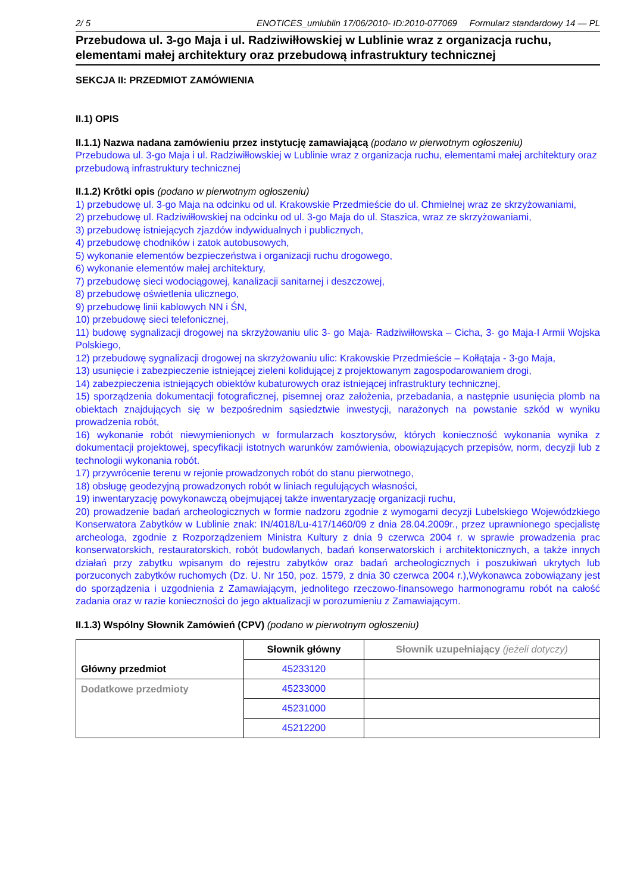2/ 5 ENOTICES_umlublin 17/06/2010- ID:2010-077069 Formularz standardowy 14 — PL
Przebudowa ul. 3-go Maja i ul. Radziwiłłowskiej w Lublinie wraz z organizacja ruchu, elementami małej architektury oraz przebudową infrastruktury technicznej
SEKCJA II: PRZEDMIOT ZAMÓWIENIA
II.1) OPIS
II.1.1) Nazwa nadana zamówieniu przez instytucję zamawiającą (podano w pierwotnym ogłoszeniu)
Przebudowa ul. 3-go Maja i ul. Radziwiłłowskiej w Lublinie wraz z organizacja ruchu, elementami małej architektury oraz przebudową infrastruktury technicznej
II.1.2) Krôtki opis (podano w pierwotnym ogłoszeniu)
1) przebudowę ul. 3-go Maja na odcinku od ul. Krakowskie Przedmieście do ul. Chmielnej wraz ze skrzyżowaniami,
2) przebudowę ul. Radziwiłłowskiej na odcinku od ul. 3-go Maja do ul. Staszica, wraz ze skrzyżowaniami,
3) przebudowę istniejących zjazdów indywidualnych i publicznych,
4) przebudowę chodników i zatok autobusowych,
5) wykonanie elementów bezpieczeństwa i organizacji ruchu drogowego,
6) wykonanie elementów małej architektury,
7) przebudowę sieci wodociągowej, kanalizacji sanitarnej i deszczowej,
8) przebudowę oświetlenia ulicznego,
9) przebudowę linii kablowych NN i ŚN,
10) przebudowę sieci telefonicznej,
11) budowę sygnalizacji drogowej na skrzyżowaniu ulic 3- go Maja- Radziwiłłowska – Cicha, 3- go Maja-I Armii Wojska Polskiego,
12) przebudowę sygnalizacji drogowej na skrzyżowaniu ulic: Krakowskie Przedmieście – Kołłątaja - 3-go Maja,
13) usunięcie i zabezpieczenie istniejącej zieleni kolidującej z projektowanym zagospodarowaniem drogi,
14) zabezpieczenia istniejących obiektów kubaturowych oraz istniejącej infrastruktury technicznej,
15) sporządzenia dokumentacji fotograficznej, pisemnej oraz założenia, przebadania, a następnie usunięcia plomb na obiektach znajdujących się w bezpośrednim sąsiedztwie inwestycji, narażonych na powstanie szkód w wyniku prowadzenia robót,
16) wykonanie robót niewymienionych w formularzach kosztorysów, których konieczność wykonania wynika z dokumentacji projektowej, specyfikacji istotnych warunków zamówienia, obowiązujących przepisów, norm, decyzji lub z technologii wykonania robót.
17) przywrócenie terenu w rejonie prowadzonych robót do stanu pierwotnego,
18) obsługę geodezyjną prowadzonych robót w liniach regulujących własności,
19) inwentaryzację powykonawczą obejmującej także inwentaryzację organizacji ruchu,
20) prowadzenie badań archeologicznych w formie nadzoru zgodnie z wymogami decyzji Lubelskiego Wojewódzkiego Konserwatora Zabytków w Lublinie znak: IN/4018/Lu-417/1460/09 z dnia 28.04.2009r., przez uprawnionego specjalistę archeologa, zgodnie z Rozporządzeniem Ministra Kultury z dnia 9 czerwca 2004 r. w sprawie prowadzenia prac konserwatorskich, restauratorskich, robót budowlanych, badań konserwatorskich i architektonicznych, a także innych działań przy zabytku wpisanym do rejestru zabytków oraz badań archeologicznych i poszukiwań ukrytych lub porzuconych zabytków ruchomych (Dz. U. Nr 150, poz. 1579, z dnia 30 czerwca 2004 r.),Wykonawca zobowiązany jest do sporządzenia i uzgodnienia z Zamawiającym, jednolitego rzeczowo-finansowego harmonogramu robót na całość zadania oraz w razie konieczności do jego aktualizacji w porozumieniu z Zamawiającym.
II.1.3) Wspólny Słownik Zamówień (CPV) (podano w pierwotnym ogłoszeniu)
| Główny przedmiot | Słownik główny | Słownik uzupełniający (jeżeli dotyczy) |
| | 45233120 | |
| Dodatkowe przedmioty | 45233000 | |
| | 45231000 | |
| | 45212200 | |